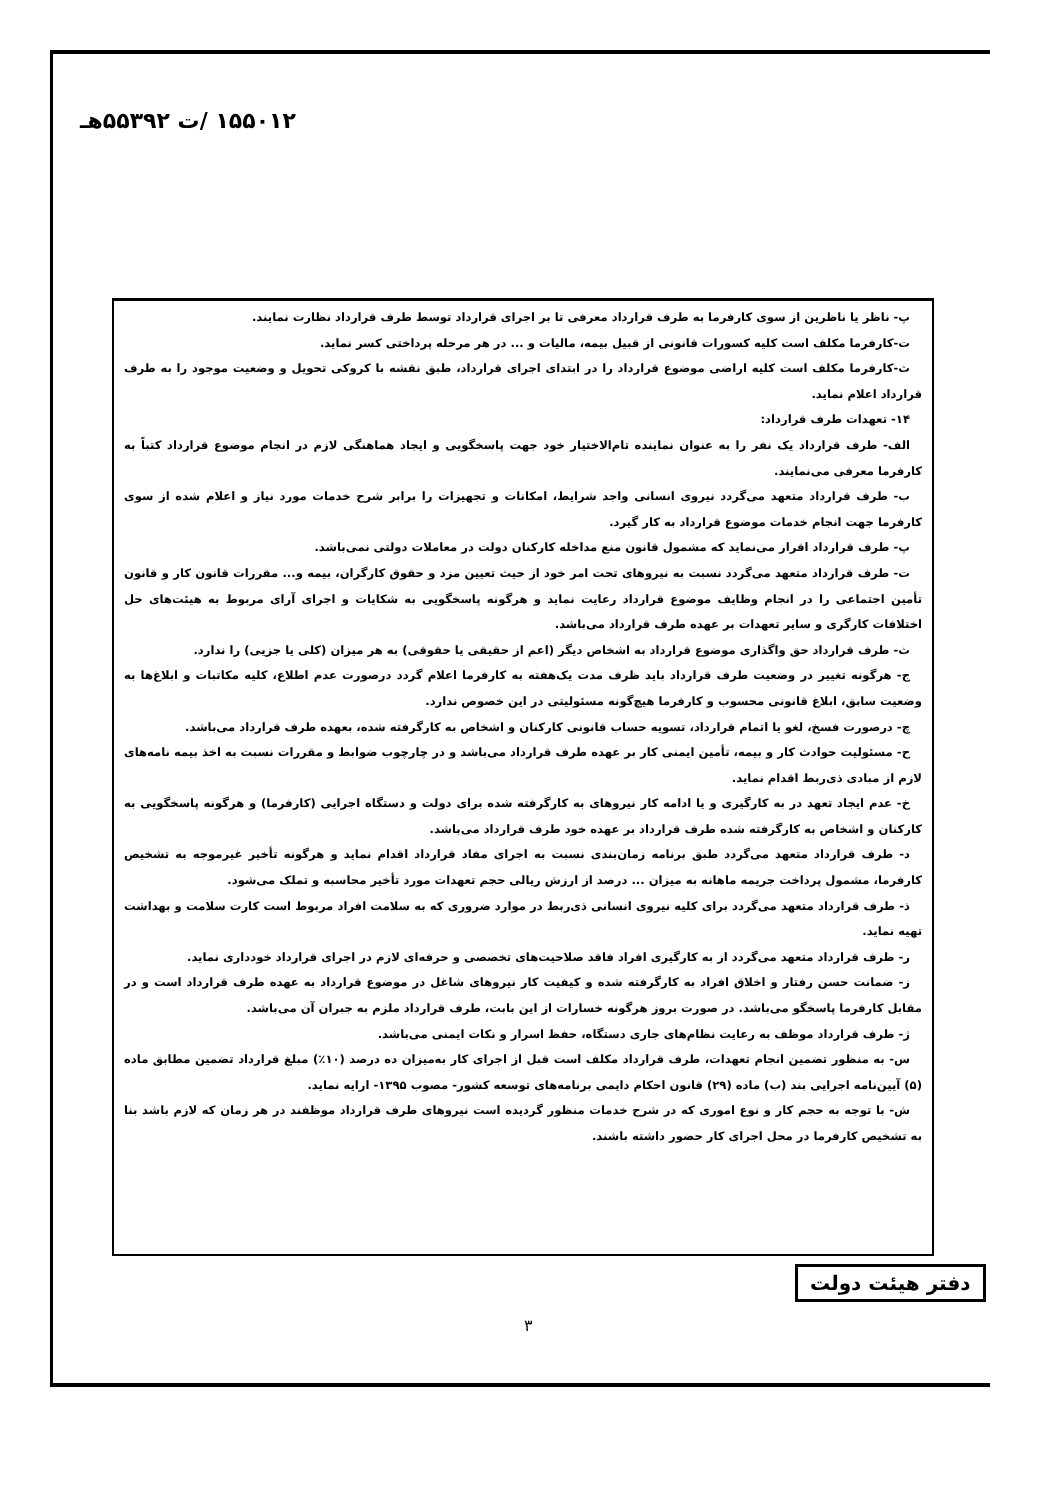۱۵۵۰۱۲ /ت ۵۵۳۹۲هـ
پ- ناظر یا ناظرین از سوی کارفرما به طرف قرارداد معرفی تا بر اجرای قرارداد توسط طرف قرارداد نظارت نمایند.
ت-کارفرما مکلف است کلیه کسورات قانونی از قبیل بیمه، مالیات و ... در هر مرحله پرداختی کسر نماید.
ث-کارفرما مکلف است کلیه اراضی موضوع قرارداد را در ابتدای اجرای قرارداد، طبق نقشه با کروکی تحویل و وضعیت موجود را به طرف قرارداد اعلام نماید.
۱۴- تعهدات طرف قرارداد:
الف- طرف قرارداد یک نفر را به عنوان نماینده تام‌الاختیار خود جهت پاسخگویی و ایجاد هماهنگی لازم در انجام موضوع قرارداد کتباً به کارفرما معرفی می‌نمایند.
ب- طرف قرارداد متعهد می‌گردد نیروی انسانی واجد شرایط، امکانات و تجهیزات را برابر شرح خدمات مورد نیاز و اعلام شده از سوی کارفرما جهت انجام خدمات موضوع قرارداد به کار گیرد.
پ- طرف قرارداد اقرار می‌نماید که مشمول قانون منع مداخله کارکنان دولت در معاملات دولتی نمی‌باشد.
ت- طرف قرارداد متعهد می‌گردد نسبت به نیروهای تحت امر خود از حیث تعیین مزد و حقوق کارگران، بیمه و... مقررات قانون کار و قانون تأمین اجتماعی را در انجام وظایف موضوع قرارداد رعایت نماید و هرگونه پاسخگویی به شکایات و اجرای آرای مربوط به هیئت‌های حل اختلافات کارگری و سایر تعهدات بر عهده طرف قرارداد می‌باشد.
ث- طرف قرارداد حق واگذاری موضوع قرارداد به اشخاص دیگر (اعم از حقیقی یا حقوقی) به هر میزان (کلی یا جزیی) را ندارد.
ج- هرگونه تغییر در وضعیت طرف قرارداد باید ظرف مدت یک‌هفته به کارفرما اعلام گردد درصورت عدم اطلاع، کلیه مکاتبات و ابلاغ‌ها به وضعیت سابق، ابلاغ قانونی محسوب و کارفرما هیچ‌گونه مسئولیتی در این خصوص ندارد.
چ- درصورت فسخ، لغو یا اتمام قرارداد، تسویه حساب قانونی کارکنان و اشخاص به کارگرفته شده، بعهده طرف قرارداد می‌باشد.
ح- مسئولیت حوادث کار و بیمه، تأمین ایمنی کار بر عهده طرف قرارداد می‌باشد و در چارچوب ضوابط و مقررات نسبت به اخذ بیمه نامه‌های لازم از مبادی ذی‌ربط اقدام نماید.
خ- عدم ایجاد تعهد در به کارگیری و یا ادامه کار نیروهای به کارگرفته شده برای دولت و دستگاه اجرایی (کارفرما) و هرگونه پاسخگویی به کارکنان و اشخاص به کارگرفته شده طرف قرارداد بر عهده خود طرف قرارداد می‌باشد.
د- طرف قرارداد متعهد می‌گردد طبق برنامه زمان‌بندی نسبت به اجرای مفاد قرارداد اقدام نماید و هرگونه تأخیر غیرموجه به تشخیص کارفرما، مشمول پرداخت جریمه ماهانه به میزان ... درصد از ارزش ریالی حجم تعهدات مورد تأخیر محاسبه و تملک می‌شود.
ذ- طرف قرارداد متعهد می‌گردد برای کلیه نیروی انسانی ذی‌ربط در موارد ضروری که به سلامت افراد مربوط است کارت سلامت و بهداشت تهیه نماید.
ر- طرف قرارداد متعهد می‌گردد از به کارگیری افراد فاقد صلاحیت‌های تخصصی و حرفه‌ای لازم در اجرای قرارداد خودداری نماید.
ز- ضمانت حسن رفتار و اخلاق افراد به کارگرفته شده و کیفیت کار نیروهای شاغل در موضوع قرارداد به عهده طرف قرارداد است و در مقابل کارفرما پاسخگو می‌باشد. در صورت بروز هرگونه خسارات از این بابت، طرف قرارداد ملزم به جبران آن می‌باشد.
ژ- طرف قرارداد موظف به رعایت نظام‌های جاری دستگاه، حفظ اسرار و نکات ایمنی می‌باشد.
س- به منظور تضمین انجام تعهدات، طرف قرارداد مکلف است قبل از اجرای کار به‌میزان ده درصد (۱۰٪) مبلغ قرارداد تضمین مطابق ماده (۵) آیین‌نامه اجرایی بند (ب) ماده (۲۹) قانون احکام دایمی برنامه‌های توسعه کشور- مصوب ۱۳۹۵- ارایه نماید.
ش- با توجه به حجم کار و نوع اموری که در شرح خدمات منظور گردیده است نیروهای طرف قرارداد موظفند در هر زمان که لازم باشد بنا به تشخیص کارفرما در محل اجرای کار حضور داشته باشند.
دفتر هیئت دولت
۳